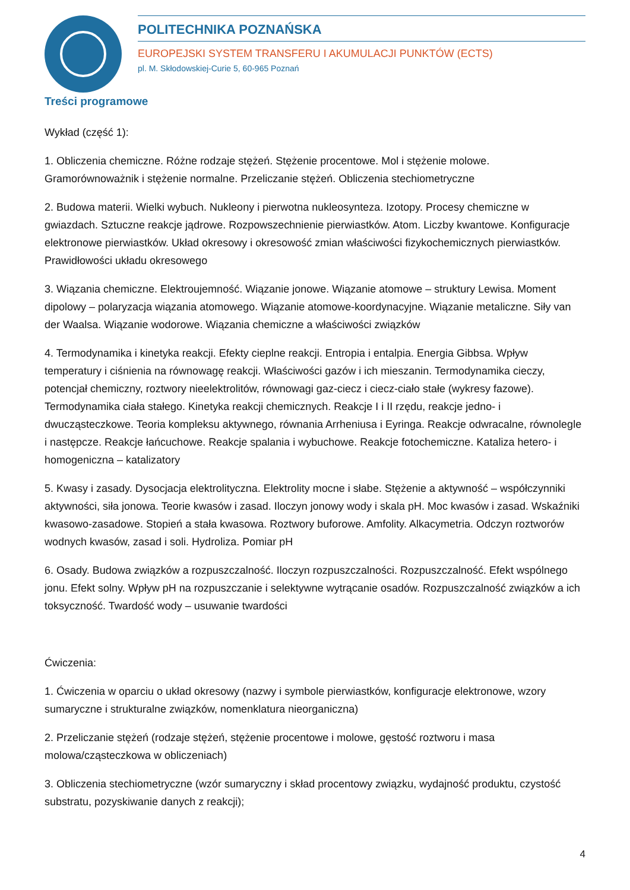POLITECHNIKA POZNAŃSKA
EUROPEJSKI SYSTEM TRANSFERU I AKUMULACJI PUNKTÓW (ECTS)
pl. M. Skłodowskiej-Curie 5, 60-965 Poznań
Treści programowe
Wykład (część 1):
1. Obliczenia chemiczne. Różne rodzaje stężeń. Stężenie procentowe. Mol i stężenie molowe. Gramorównoważnik i stężenie normalne. Przeliczanie stężeń. Obliczenia stechiometryczne
2. Budowa materii. Wielki wybuch. Nukleony i pierwotna nukleosynteza. Izotopy. Procesy chemiczne w gwiazdach. Sztuczne reakcje jądrowe. Rozpowszechnienie pierwiastków. Atom. Liczby kwantowe. Konfiguracje elektronowe pierwiastków. Układ okresowy i okresowość zmian właściwości fizykochemicznych pierwiastków. Prawidłowości układu okresowego
3. Wiązania chemiczne. Elektroujemność. Wiązanie jonowe. Wiązanie atomowe – struktury Lewisa. Moment dipolowy – polaryzacja wiązania atomowego. Wiązanie atomowe-koordynacyjne. Wiązanie metaliczne. Siły van der Waalsa. Wiązanie wodorowe. Wiązania chemiczne a właściwości związków
4. Termodynamika i kinetyka reakcji. Efekty cieplne reakcji. Entropia i entalpia. Energia Gibbsa. Wpływ temperatury i ciśnienia na równowagę reakcji. Właściwości gazów i ich mieszanin. Termodynamika cieczy, potencjał chemiczny, roztwory nieelektrolitów, równowagi gaz-ciecz i ciecz-ciało stałe (wykresy fazowe). Termodynamika ciała stałego. Kinetyka reakcji chemicznych. Reakcje I i II rzędu, reakcje jedno- i dwucząsteczkowe. Teoria kompleksu aktywnego, równania Arrheniusa i Eyringa. Reakcje odwracalne, równolegle i następcze. Reakcje łańcuchowe. Reakcje spalania i wybuchowe. Reakcje fotochemiczne. Kataliza hetero- i homogeniczna – katalizatory
5. Kwasy i zasady. Dysocjacja elektrolityczna. Elektrolity mocne i słabe. Stężenie a aktywność – współczynniki aktywności, siła jonowa. Teorie kwasów i zasad. Iloczyn jonowy wody i skala pH. Moc kwasów i zasad. Wskaźniki kwasowo-zasadowe. Stopień a stała kwasowa. Roztwory buforowe. Amfolity. Alkacymetria. Odczyn roztworów wodnych kwasów, zasad i soli. Hydroliza. Pomiar pH
6. Osady. Budowa związków a rozpuszczalność. Iloczyn rozpuszczalności. Rozpuszczalność. Efekt wspólnego jonu. Efekt solny. Wpływ pH na rozpuszczanie i selektywne wytrącanie osadów. Rozpuszczalność związków a ich toksyczność. Twardość wody – usuwanie twardości
Ćwiczenia:
1. Ćwiczenia w oparciu o układ okresowy (nazwy i symbole pierwiastków, konfiguracje elektronowe, wzory sumaryczne i strukturalne związków, nomenklatura nieorganiczna)
2. Przeliczanie stężeń (rodzaje stężeń, stężenie procentowe i molowe, gęstość roztworu i masa molowa/cząsteczkowa w obliczeniach)
3. Obliczenia stechiometryczne (wzór sumaryczny i skład procentowy związku, wydajność produktu, czystość substratu, pozyskiwanie danych z reakcji);
4